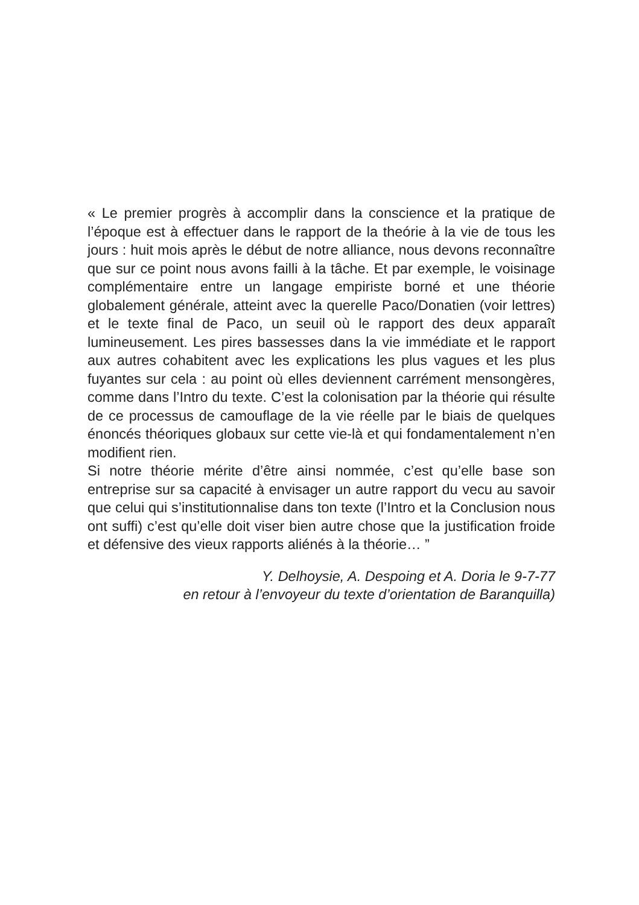« Le premier progrès à accomplir dans la conscience et la pratique de l’époque est à effectuer dans le rapport de la theórie à la vie de tous les jours : huit mois après le début de notre alliance, nous devons reconnaître que sur ce point nous avons failli à la tâche. Et par exemple, le voisinage complémentaire entre un langage empi­riste borné et une théorie globalement générale, atteint avec la que­relle Paco/Donatien (voir lettres) et le texte final de Paco, un seuil où le rapport des deux apparaît lumineusement. Les pires basses­ses dans la vie immédiate et le rapport aux autres cohabitent avec les explications les plus vagues et les plus fuyantes sur cela : au point où elles deviennent carrément mensongères, comme dans l’Intro du texte. C’est la colonisation par la théorie qui résulte de ce processus de camouflage de la vie réelle par le biais de quelques énoncés théoriques globaux sur cette vie-là et qui fondamentale­ment n’en modifient rien.
Si notre théorie mérite d’être ainsi nommée, c’est qu’elle base son entreprise sur sa capacité à envisager un autre rapport du vecu au savoir que celui qui s’institutionnalise dans ton texte (l’Intro et la Conclusion nous ont suffi) c’est qu’elle doit viser bien autre chose que la justification froide et défensive des vieux rapports aliénés à la théorie… ”
Y. Delhoysie, A. Despoing et A. Doria le 9-7-77
en retour à l’envoyeur du texte d’orientation de Baranquilla)